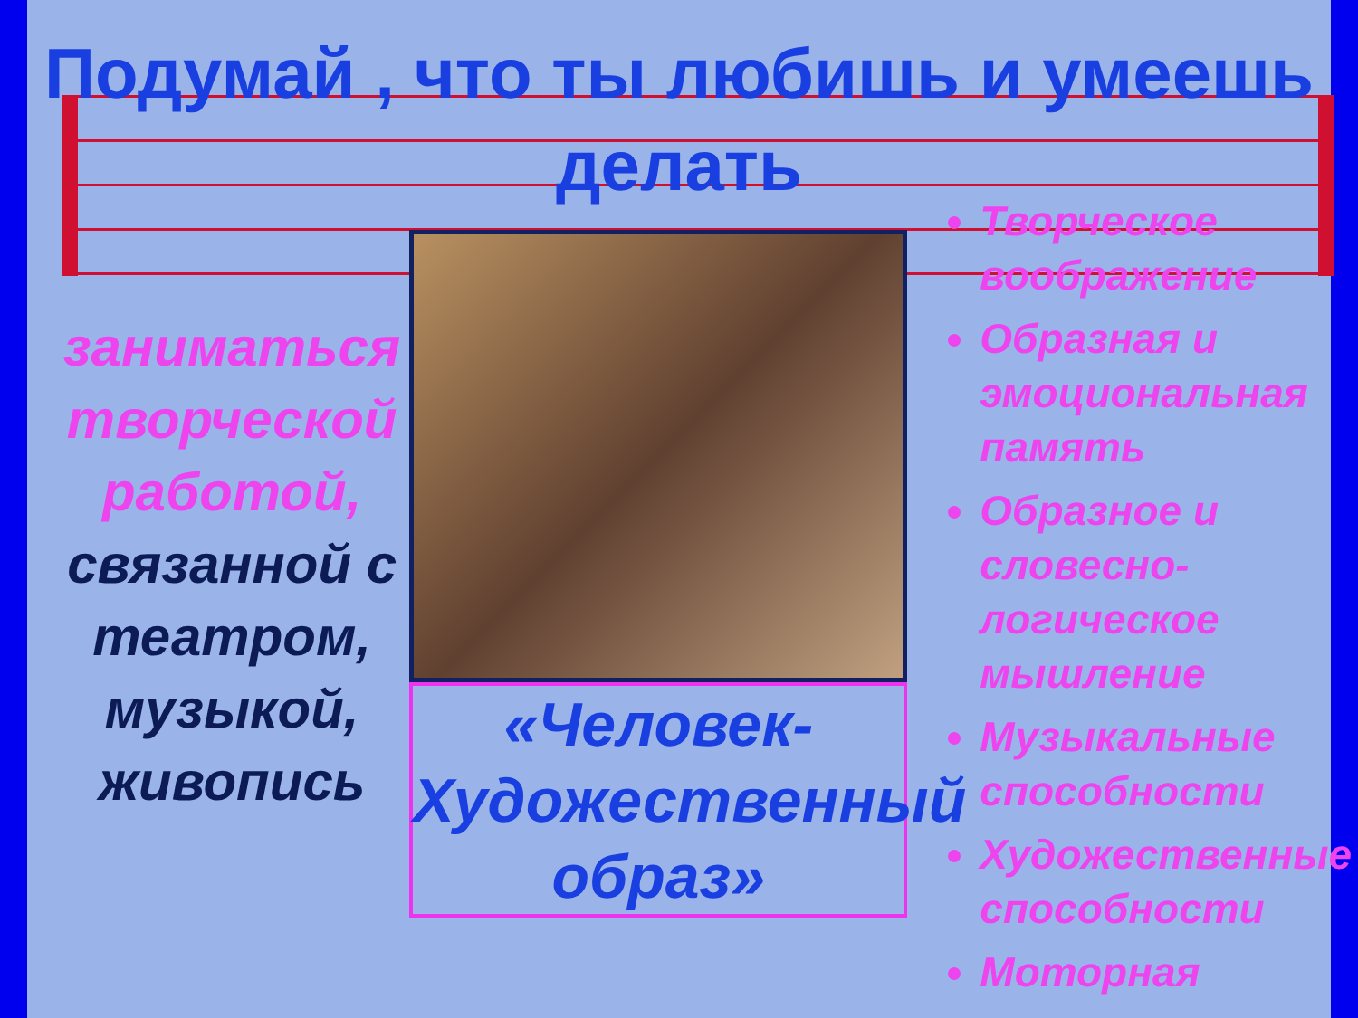Подумай , что ты любишь и умеешь делать
заниматься творческой работой, связанной с театром, музыкой, живопись
«Человек-Художественный образ»
Творческое воображение
Образная и эмоциональная память
Образное и словесно-логическое мышление
Музыкальные способности
Художественные способности
Моторная